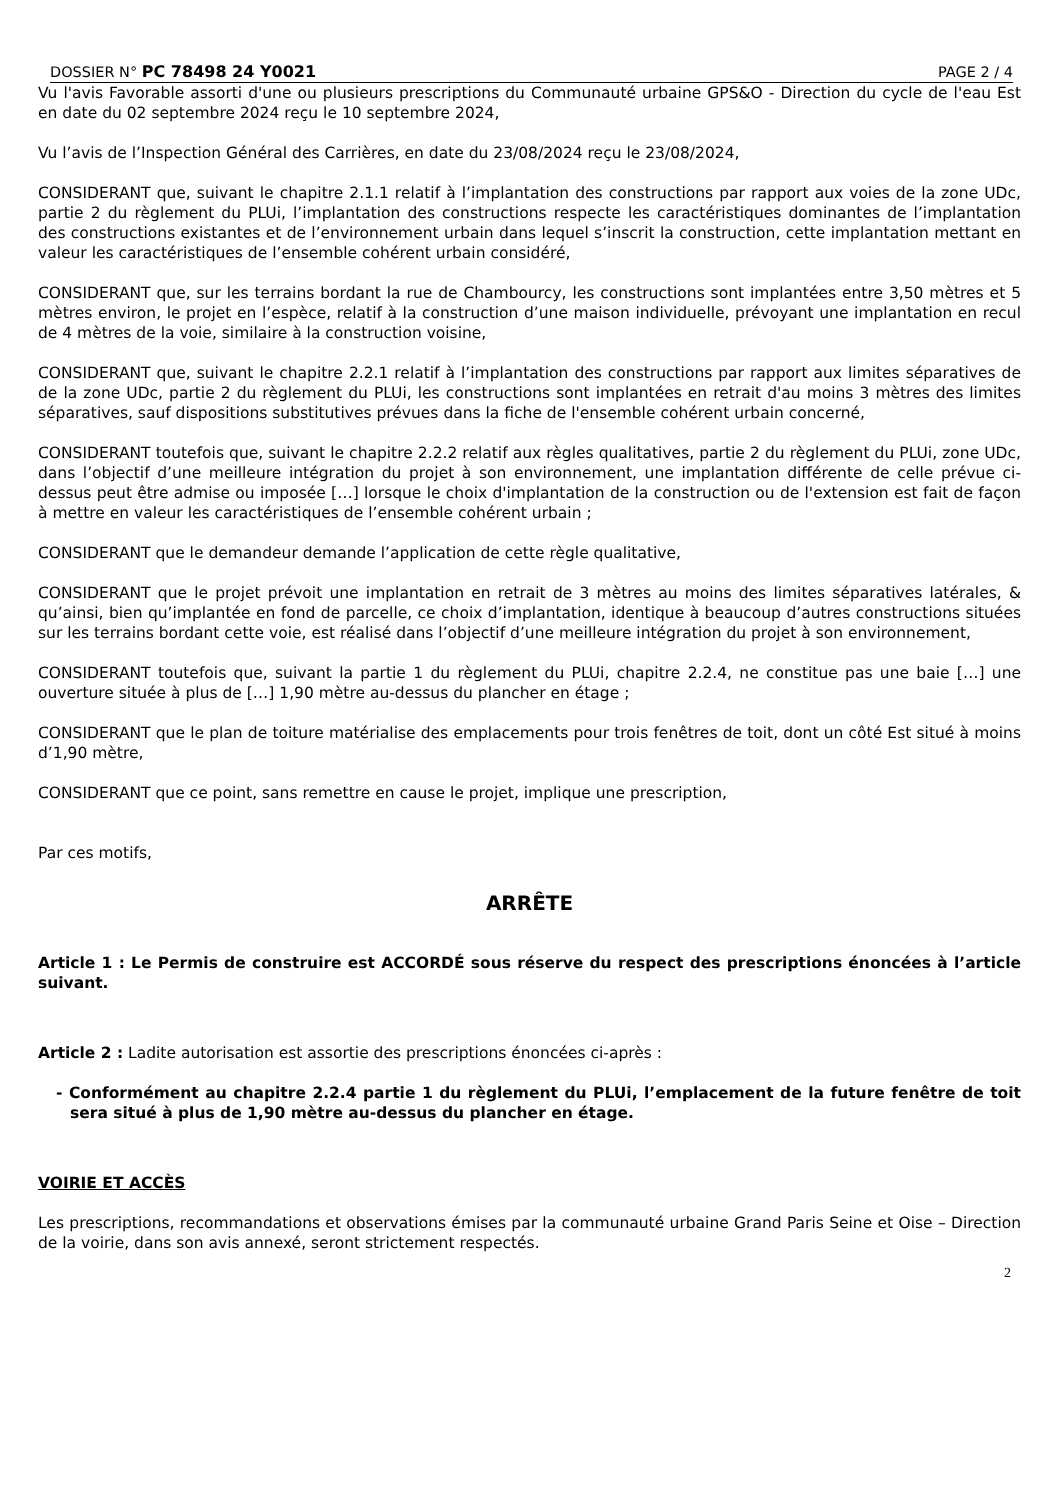DOSSIER N° PC 78498 24 Y0021 PAGE 2 / 4
Vu l'avis Favorable assorti d'une ou plusieurs prescriptions du Communauté urbaine GPS&O - Direction du cycle de l'eau Est en date du 02 septembre 2024 reçu le 10 septembre 2024,
Vu l’avis de l’Inspection Général des Carrières, en date du 23/08/2024 reçu le 23/08/2024,
CONSIDERANT que, suivant le chapitre 2.1.1 relatif à l’implantation des constructions par rapport aux voies de la zone UDc, partie 2 du règlement du PLUi, l’implantation des constructions respecte les caractéristiques dominantes de l’implantation des constructions existantes et de l’environnement urbain dans lequel s’inscrit la construction, cette implantation mettant en valeur les caractéristiques de l’ensemble cohérent urbain considéré,
CONSIDERANT que, sur les terrains bordant la rue de Chambourcy, les constructions sont implantées entre 3,50 mètres et 5 mètres environ, le projet en l’espèce, relatif à la construction d’une maison individuelle, prévoyant une implantation en recul de 4 mètres de la voie, similaire à la construction voisine,
CONSIDERANT que, suivant le chapitre 2.2.1 relatif à l’implantation des constructions par rapport aux limites séparatives de de la zone UDc, partie 2 du règlement du PLUi, les constructions sont implantées en retrait d'au moins 3 mètres des limites séparatives, sauf dispositions substitutives prévues dans la fiche de l'ensemble cohérent urbain concerné,
CONSIDERANT toutefois que, suivant le chapitre 2.2.2 relatif aux règles qualitatives, partie 2 du règlement du PLUi, zone UDc, dans l’objectif d’une meilleure intégration du projet à son environnement, une implantation différente de celle prévue ci-dessus peut être admise ou imposée […] lorsque le choix d'implantation de la construction ou de l'extension est fait de façon à mettre en valeur les caractéristiques de l’ensemble cohérent urbain ;
CONSIDERANT que le demandeur demande l’application de cette règle qualitative,
CONSIDERANT que le projet prévoit une implantation en retrait de 3 mètres au moins des limites séparatives latérales, & qu’ainsi, bien qu’implantée en fond de parcelle, ce choix d’implantation, identique à beaucoup d’autres constructions situées sur les terrains bordant cette voie, est réalisé dans l’objectif d’une meilleure intégration du projet à son environnement,
CONSIDERANT toutefois que, suivant la partie 1 du règlement du PLUi, chapitre 2.2.4, ne constitue pas une baie […] une ouverture située à plus de […] 1,90 mètre au-dessus du plancher en étage ;
CONSIDERANT que le plan de toiture matérialise des emplacements pour trois fenêtres de toit, dont un côté Est situé à moins d’1,90 mètre,
CONSIDERANT que ce point, sans remettre en cause le projet, implique une prescription,
Par ces motifs,
ARRÊTE
Article 1 : Le Permis de construire est ACCORDÉ sous réserve du respect des prescriptions énoncées à l’article suivant.
Article 2 : Ladite autorisation est assortie des prescriptions énoncées ci-après :
- Conformément au chapitre 2.2.4 partie 1 du règlement du PLUi, l’emplacement de la future fenêtre de toit sera situé à plus de 1,90 mètre au-dessus du plancher en étage.
VOIRIE ET ACCÈS
Les prescriptions, recommandations et observations émises par la communauté urbaine Grand Paris Seine et Oise – Direction de la voirie, dans son avis annexé, seront strictement respectés.
2